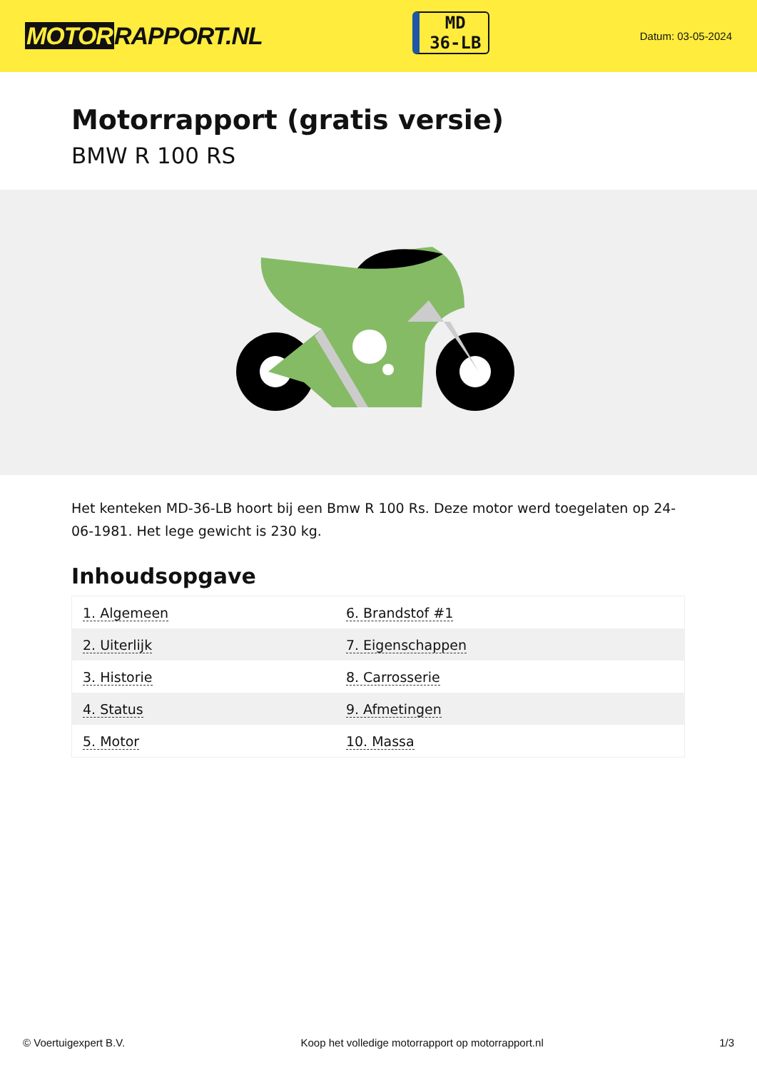MOTORRAPPORT.NL
MD
36-LB
Datum: 03-05-2024
Motorrapport (gratis versie)
BMW R 100 RS
Het kenteken MD-36-LB hoort bij een Bmw R 100 Rs. Deze motor werd toegelaten op 24-06-1981. Het lege gewicht is 230 kg.
Inhoudsopgave
| 1. Algemeen | 6. Brandstof #1 |
| 2. Uiterlijk | 7. Eigenschappen |
| 3. Historie | 8. Carrosserie |
| 4. Status | 9. Afmetingen |
| 5. Motor | 10. Massa |
© Voertuigexpert B.V. Koop het volledige motorrapport op motorrapport.nl 1/3